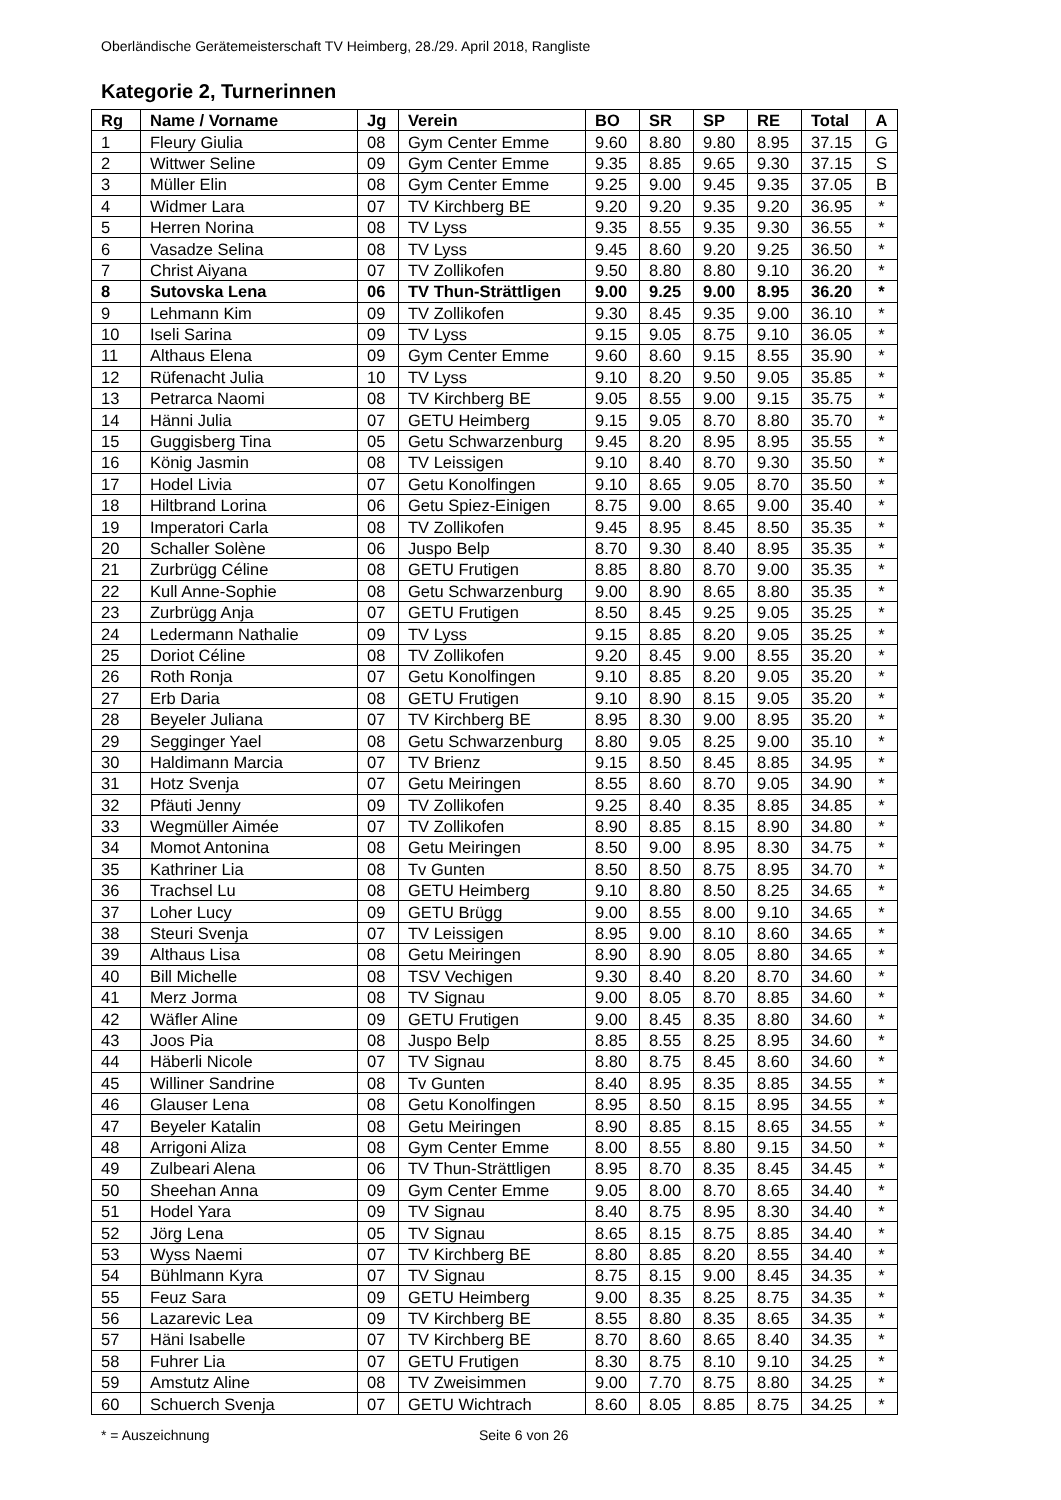Oberländische Gerätemeisterschaft TV Heimberg, 28./29. April 2018, Rangliste
Kategorie 2, Turnerinnen
| Rg | Name / Vorname | Jg | Verein | BO | SR | SP | RE | Total | A |
| --- | --- | --- | --- | --- | --- | --- | --- | --- | --- |
| 1 | Fleury Giulia | 08 | Gym Center Emme | 9.60 | 8.80 | 9.80 | 8.95 | 37.15 | G |
| 2 | Wittwer Seline | 09 | Gym Center Emme | 9.35 | 8.85 | 9.65 | 9.30 | 37.15 | S |
| 3 | Müller Elin | 08 | Gym Center Emme | 9.25 | 9.00 | 9.45 | 9.35 | 37.05 | B |
| 4 | Widmer Lara | 07 | TV Kirchberg BE | 9.20 | 9.20 | 9.35 | 9.20 | 36.95 | * |
| 5 | Herren Norina | 08 | TV Lyss | 9.35 | 8.55 | 9.35 | 9.30 | 36.55 | * |
| 6 | Vasadze Selina | 08 | TV Lyss | 9.45 | 8.60 | 9.20 | 9.25 | 36.50 | * |
| 7 | Christ Aiyana | 07 | TV Zollikofen | 9.50 | 8.80 | 8.80 | 9.10 | 36.20 | * |
| 8 | Sutovska Lena | 06 | TV Thun-Strättligen | 9.00 | 9.25 | 9.00 | 8.95 | 36.20 | * |
| 9 | Lehmann Kim | 09 | TV Zollikofen | 9.30 | 8.45 | 9.35 | 9.00 | 36.10 | * |
| 10 | Iseli Sarina | 09 | TV Lyss | 9.15 | 9.05 | 8.75 | 9.10 | 36.05 | * |
| 11 | Althaus Elena | 09 | Gym Center Emme | 9.60 | 8.60 | 9.15 | 8.55 | 35.90 | * |
| 12 | Rüfenacht Julia | 10 | TV Lyss | 9.10 | 8.20 | 9.50 | 9.05 | 35.85 | * |
| 13 | Petrarca Naomi | 08 | TV Kirchberg BE | 9.05 | 8.55 | 9.00 | 9.15 | 35.75 | * |
| 14 | Hänni Julia | 07 | GETU Heimberg | 9.15 | 9.05 | 8.70 | 8.80 | 35.70 | * |
| 15 | Guggisberg Tina | 05 | Getu Schwarzenburg | 9.45 | 8.20 | 8.95 | 8.95 | 35.55 | * |
| 16 | König Jasmin | 08 | TV Leissigen | 9.10 | 8.40 | 8.70 | 9.30 | 35.50 | * |
| 17 | Hodel Livia | 07 | Getu Konolfingen | 9.10 | 8.65 | 9.05 | 8.70 | 35.50 | * |
| 18 | Hiltbrand Lorina | 06 | Getu Spiez-Einigen | 8.75 | 9.00 | 8.65 | 9.00 | 35.40 | * |
| 19 | Imperatori Carla | 08 | TV Zollikofen | 9.45 | 8.95 | 8.45 | 8.50 | 35.35 | * |
| 20 | Schaller Solène | 06 | Juspo Belp | 8.70 | 9.30 | 8.40 | 8.95 | 35.35 | * |
| 21 | Zurbrügg Céline | 08 | GETU Frutigen | 8.85 | 8.80 | 8.70 | 9.00 | 35.35 | * |
| 22 | Kull Anne-Sophie | 08 | Getu Schwarzenburg | 9.00 | 8.90 | 8.65 | 8.80 | 35.35 | * |
| 23 | Zurbrügg Anja | 07 | GETU Frutigen | 8.50 | 8.45 | 9.25 | 9.05 | 35.25 | * |
| 24 | Ledermann Nathalie | 09 | TV Lyss | 9.15 | 8.85 | 8.20 | 9.05 | 35.25 | * |
| 25 | Doriot Céline | 08 | TV Zollikofen | 9.20 | 8.45 | 9.00 | 8.55 | 35.20 | * |
| 26 | Roth Ronja | 07 | Getu Konolfingen | 9.10 | 8.85 | 8.20 | 9.05 | 35.20 | * |
| 27 | Erb Daria | 08 | GETU Frutigen | 9.10 | 8.90 | 8.15 | 9.05 | 35.20 | * |
| 28 | Beyeler Juliana | 07 | TV Kirchberg BE | 8.95 | 8.30 | 9.00 | 8.95 | 35.20 | * |
| 29 | Segginger Yael | 08 | Getu Schwarzenburg | 8.80 | 9.05 | 8.25 | 9.00 | 35.10 | * |
| 30 | Haldimann Marcia | 07 | TV Brienz | 9.15 | 8.50 | 8.45 | 8.85 | 34.95 | * |
| 31 | Hotz Svenja | 07 | Getu Meiringen | 8.55 | 8.60 | 8.70 | 9.05 | 34.90 | * |
| 32 | Pfäuti Jenny | 09 | TV Zollikofen | 9.25 | 8.40 | 8.35 | 8.85 | 34.85 | * |
| 33 | Wegmüller Aimée | 07 | TV Zollikofen | 8.90 | 8.85 | 8.15 | 8.90 | 34.80 | * |
| 34 | Momot Antonina | 08 | Getu Meiringen | 8.50 | 9.00 | 8.95 | 8.30 | 34.75 | * |
| 35 | Kathriner Lia | 08 | Tv Gunten | 8.50 | 8.50 | 8.75 | 8.95 | 34.70 | * |
| 36 | Trachsel Lu | 08 | GETU Heimberg | 9.10 | 8.80 | 8.50 | 8.25 | 34.65 | * |
| 37 | Loher Lucy | 09 | GETU Brügg | 9.00 | 8.55 | 8.00 | 9.10 | 34.65 | * |
| 38 | Steuri Svenja | 07 | TV Leissigen | 8.95 | 9.00 | 8.10 | 8.60 | 34.65 | * |
| 39 | Althaus Lisa | 08 | Getu Meiringen | 8.90 | 8.90 | 8.05 | 8.80 | 34.65 | * |
| 40 | Bill Michelle | 08 | TSV Vechigen | 9.30 | 8.40 | 8.20 | 8.70 | 34.60 | * |
| 41 | Merz Jorma | 08 | TV Signau | 9.00 | 8.05 | 8.70 | 8.85 | 34.60 | * |
| 42 | Wäfler Aline | 09 | GETU Frutigen | 9.00 | 8.45 | 8.35 | 8.80 | 34.60 | * |
| 43 | Joos Pia | 08 | Juspo Belp | 8.85 | 8.55 | 8.25 | 8.95 | 34.60 | * |
| 44 | Häberli Nicole | 07 | TV Signau | 8.80 | 8.75 | 8.45 | 8.60 | 34.60 | * |
| 45 | Williner Sandrine | 08 | Tv Gunten | 8.40 | 8.95 | 8.35 | 8.85 | 34.55 | * |
| 46 | Glauser Lena | 08 | Getu Konolfingen | 8.95 | 8.50 | 8.15 | 8.95 | 34.55 | * |
| 47 | Beyeler Katalin | 08 | Getu Meiringen | 8.90 | 8.85 | 8.15 | 8.65 | 34.55 | * |
| 48 | Arrigoni Aliza | 08 | Gym Center Emme | 8.00 | 8.55 | 8.80 | 9.15 | 34.50 | * |
| 49 | Zulbeari Alena | 06 | TV Thun-Strättligen | 8.95 | 8.70 | 8.35 | 8.45 | 34.45 | * |
| 50 | Sheehan Anna | 09 | Gym Center Emme | 9.05 | 8.00 | 8.70 | 8.65 | 34.40 | * |
| 51 | Hodel Yara | 09 | TV Signau | 8.40 | 8.75 | 8.95 | 8.30 | 34.40 | * |
| 52 | Jörg Lena | 05 | TV Signau | 8.65 | 8.15 | 8.75 | 8.85 | 34.40 | * |
| 53 | Wyss Naemi | 07 | TV Kirchberg BE | 8.80 | 8.85 | 8.20 | 8.55 | 34.40 | * |
| 54 | Bühlmann Kyra | 07 | TV Signau | 8.75 | 8.15 | 9.00 | 8.45 | 34.35 | * |
| 55 | Feuz Sara | 09 | GETU Heimberg | 9.00 | 8.35 | 8.25 | 8.75 | 34.35 | * |
| 56 | Lazarevic Lea | 09 | TV Kirchberg BE | 8.55 | 8.80 | 8.35 | 8.65 | 34.35 | * |
| 57 | Häni Isabelle | 07 | TV Kirchberg BE | 8.70 | 8.60 | 8.65 | 8.40 | 34.35 | * |
| 58 | Fuhrer Lia | 07 | GETU Frutigen | 8.30 | 8.75 | 8.10 | 9.10 | 34.25 | * |
| 59 | Amstutz Aline | 08 | TV Zweisimmen | 9.00 | 7.70 | 8.75 | 8.80 | 34.25 | * |
| 60 | Schuerch Svenja | 07 | GETU Wichtrach | 8.60 | 8.05 | 8.85 | 8.75 | 34.25 | * |
* = Auszeichnung Seite 6 von 26